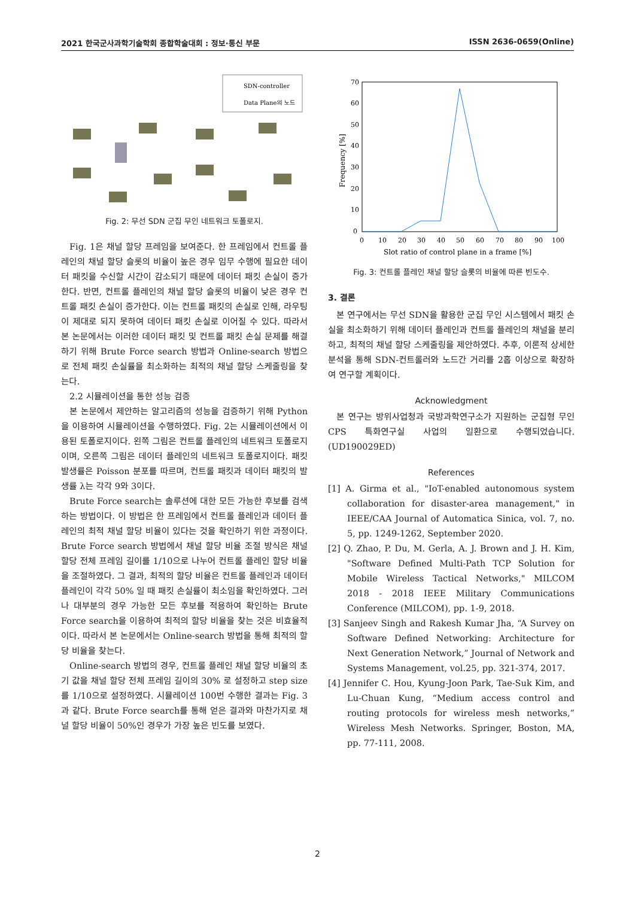2021 한국군사과학기술학회 종합학술대회 : 정보·통신 부문 ISSN 2636-0659(Online)
SDN-controller
Data Plane의 노드
Fig. 2: 무선 SDN 군집 무인 네트워크 토폴로지.
Fig. 1은 채널 할당 프레임을 보여준다. 한 프레임에서 컨트롤 플레인의 채널 할당 슬롯의 비율이 높은 경우 임무 수행에 필요한 데이터 패킷을 수신할 시간이 감소되기 때문에 데이터 패킷 손실이 증가한다. 반면, 컨트롤 플레인의 채널 할당 슬롯의 비율이 낮은 경우 컨트롤 패킷 손실이 증가한다. 이는 컨트롤 패킷의 손실로 인해, 라우팅이 제대로 되지 못하여 데이터 패킷 손실로 이어질 수 있다. 따라서 본 논문에서는 이러한 데이터 패킷 및 컨트롤 패킷 손실 문제를 해결하기 위해 Brute Force search 방법과 Online-search 방법으로 전체 패킷 손실률을 최소화하는 최적의 채널 할당 스케줄링을 찾는다.
2.2 시뮬레이션을 통한 성능 검증
본 논문에서 제안하는 알고리즘의 성능을 검증하기 위해 Python을 이용하여 시뮬레이션을 수행하였다. Fig. 2는 시뮬레이션에서 이용된 토폴로지이다. 왼쪽 그림은 컨트롤 플레인의 네트워크 토폴로지이며, 오른쪽 그림은 데이터 플레인의 네트워크 토폴로지이다. 패킷 발생률은 Poisson 분포를 따르며, 컨트롤 패킷과 데이터 패킷의 발생률 λ는 각각 9와 3이다.
Brute Force search는 솔루션에 대한 모든 가능한 후보를 검색하는 방법이다. 이 방법은 한 프레임에서 컨트롤 플레인과 데이터 플레인의 최적 채널 할당 비율이 있다는 것을 확인하기 위한 과정이다. Brute Force search 방법에서 채널 할당 비율 조절 방식은 채널 할당 전체 프레임 길이를 1/10으로 나누어 컨트롤 플레인 할당 비율을 조절하였다. 그 결과, 최적의 할당 비율은 컨트롤 플레인과 데이터 플레인이 각각 50% 일 때 패킷 손실률이 최소임을 확인하였다. 그러나 대부분의 경우 가능한 모든 후보를 적용하여 확인하는 Brute Force search을 이용하여 최적의 할당 비율을 찾는 것은 비효율적이다. 따라서 본 논문에서는 Online-search 방법을 통해 최적의 할당 비율을 찾는다.
Online-search 방법의 경우, 컨트롤 플레인 채널 할당 비율의 초기 값을 채널 할당 전체 프레임 길이의 30% 로 설정하고 step size를 1/10으로 설정하였다. 시뮬레이션 100번 수행한 결과는 Fig. 3과 같다. Brute Force search를 통해 얻은 결과와 마찬가지로 채널 할당 비율이 50%인 경우가 가장 높은 빈도를 보였다.
70
60
50
40
30
20
10
0
0
10
20
30
40
50
60
70
80
90
100
Slot ratio of control plane in a frame [%]
Frequency [%]
Fig. 3: 컨트롤 플레인 채널 할당 슬롯의 비율에 따른 빈도수.
3. 결론
본 연구에서는 무선 SDN을 활용한 군집 무인 시스템에서 패킷 손실을 최소화하기 위해 데이터 플레인과 컨트롤 플레인의 채널을 분리하고, 최적의 채널 할당 스케줄링을 제안하였다. 추후, 이론적 상세한 분석을 통해 SDN-컨트롤러와 노드간 거리를 2홉 이상으로 확장하여 연구할 계획이다.
Acknowledgment
본 연구는 방위사업청과 국방과학연구소가 지원하는 군집형 무인 CPS 특화연구실 사업의 일환으로 수행되었습니다.(UD190029ED)
References
[1] A. Girma et al., "IoT-enabled autonomous system collaboration for disaster-area management," in IEEE/CAA Journal of Automatica Sinica, vol. 7, no. 5, pp. 1249-1262, September 2020.
[2] Q. Zhao, P. Du, M. Gerla, A. J. Brown and J. H. Kim, "Software Defined Multi-Path TCP Solution for Mobile Wireless Tactical Networks," MILCOM 2018 - 2018 IEEE Military Communications Conference (MILCOM), pp. 1-9, 2018.
[3] Sanjeev Singh and Rakesh Kumar Jha, “A Survey on Software Defined Networking: Architecture for Next Generation Network,” Journal of Network and Systems Management, vol.25, pp. 321-374, 2017.
[4] Jennifer C. Hou, Kyung-Joon Park, Tae-Suk Kim, and Lu-Chuan Kung, “Medium access control and routing protocols for wireless mesh networks,” Wireless Mesh Networks. Springer, Boston, MA, pp. 77-111, 2008.
2